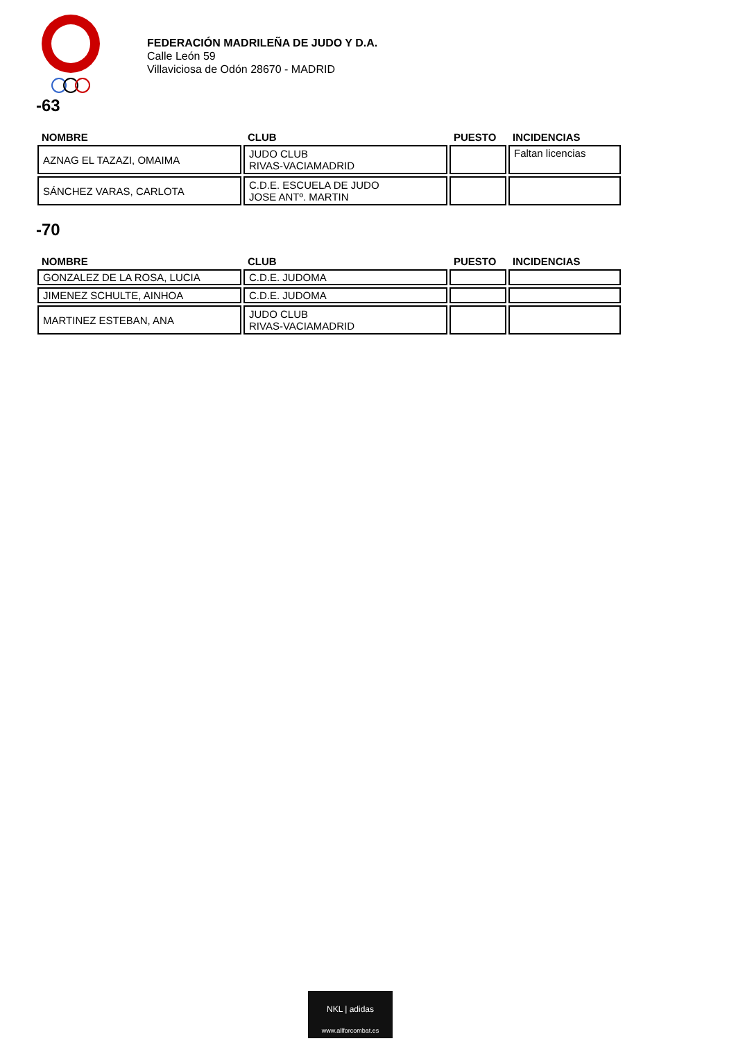FEDERACIÓN MADRILEÑA DE JUDO Y D.A.
Calle León 59
Villaviciosa de Odón 28670 - MADRID
-63
| NOMBRE | CLUB | PUESTO | INCIDENCIAS |
| --- | --- | --- | --- |
| AZNAG EL TAZAZI, OMAIMA | JUDO CLUB RIVAS-VACIAMADRID | | Faltan licencias |
| SÁNCHEZ VARAS, CARLOTA | C.D.E. ESCUELA DE JUDO JOSE ANTº. MARTIN | | |
-70
| NOMBRE | CLUB | PUESTO | INCIDENCIAS |
| --- | --- | --- | --- |
| GONZALEZ DE LA ROSA, LUCIA | C.D.E. JUDOMA | | |
| JIMENEZ SCHULTE, AINHOA | C.D.E. JUDOMA | | |
| MARTINEZ ESTEBAN, ANA | JUDO CLUB RIVAS-VACIAMADRID | | |
NKL | adidas
www.allforcombat.es